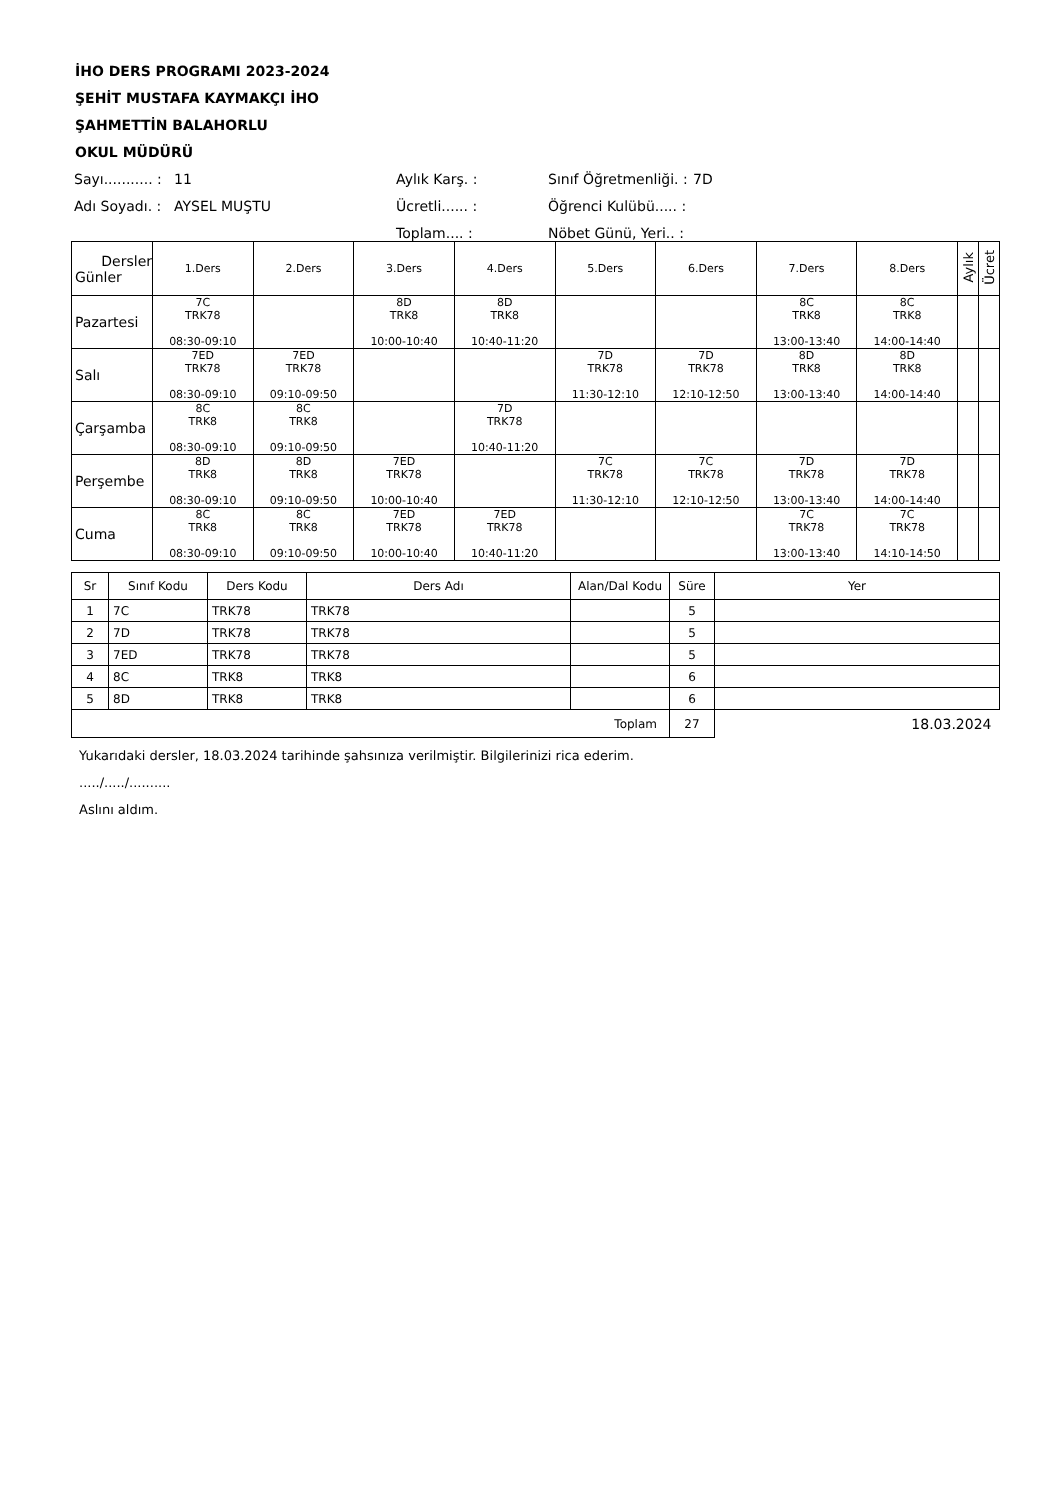İHO DERS PROGRAMI 2023-2024
ŞEHİT MUSTAFA KAYMAKÇI İHO
ŞAHMETTİN BALAHORLU
OKUL MÜDÜRÜ
| Sayı........... : | 11 | Aylık Karş. : | Sınıf Öğretmenliği. : | 7D |
| Adı Soyadı. : | AYSEL MUŞTU | Ücretli...... : | Öğrenci Kulübü..... : | |
| | | Toplam.... : | Nöbet Günü, Yeri.. : | |
| Dersler Günler | 1.Ders | 2.Ders | 3.Ders | 4.Ders | 5.Ders | 6.Ders | 7.Ders | 8.Ders | Aylık | Ücret |
| --- | --- | --- | --- | --- | --- | --- | --- | --- | --- | --- |
| Pazartesi | 7C TRK78 08:30-09:10 | | 8D TRK8 10:00-10:40 | 8D TRK8 10:40-11:20 | | | 8C TRK8 13:00-13:40 | 8C TRK8 14:00-14:40 | | |
| Salı | 7ED TRK78 08:30-09:10 | 7ED TRK78 09:10-09:50 | | | 7D TRK78 11:30-12:10 | 7D TRK78 12:10-12:50 | 8D TRK8 13:00-13:40 | 8D TRK8 14:00-14:40 | | |
| Çarşamba | 8C TRK8 08:30-09:10 | 8C TRK8 09:10-09:50 | | 7D TRK78 10:40-11:20 | | | | | | |
| Perşembe | 8D TRK8 08:30-09:10 | 8D TRK8 09:10-09:50 | 7ED TRK78 10:00-10:40 | | 7C TRK78 11:30-12:10 | 7C TRK78 12:10-12:50 | 7D TRK78 13:00-13:40 | 7D TRK78 14:00-14:40 | | |
| Cuma | 8C TRK8 08:30-09:10 | 8C TRK8 09:10-09:50 | 7ED TRK78 10:00-10:40 | 7ED TRK78 10:40-11:20 | | | 7C TRK78 13:00-13:40 | 7C TRK78 14:10-14:50 | | |
| Sr | Sınıf Kodu | Ders Kodu | Ders Adı | Alan/Dal Kodu | Süre | Yer |
| --- | --- | --- | --- | --- | --- | --- |
| 1 | 7C | TRK78 | TRK78 | | 5 | |
| 2 | 7D | TRK78 | TRK78 | | 5 | |
| 3 | 7ED | TRK78 | TRK78 | | 5 | |
| 4 | 8C | TRK8 | TRK8 | | 6 | |
| 5 | 8D | TRK8 | TRK8 | | 6 | |
| Toplam | | | | | 27 | 18.03.2024 |
Yukarıdaki dersler, 18.03.2024 tarihinde şahsınıza verilmiştir. Bilgilerinizi rica ederim.
...../...../..........
Aslını aldım.